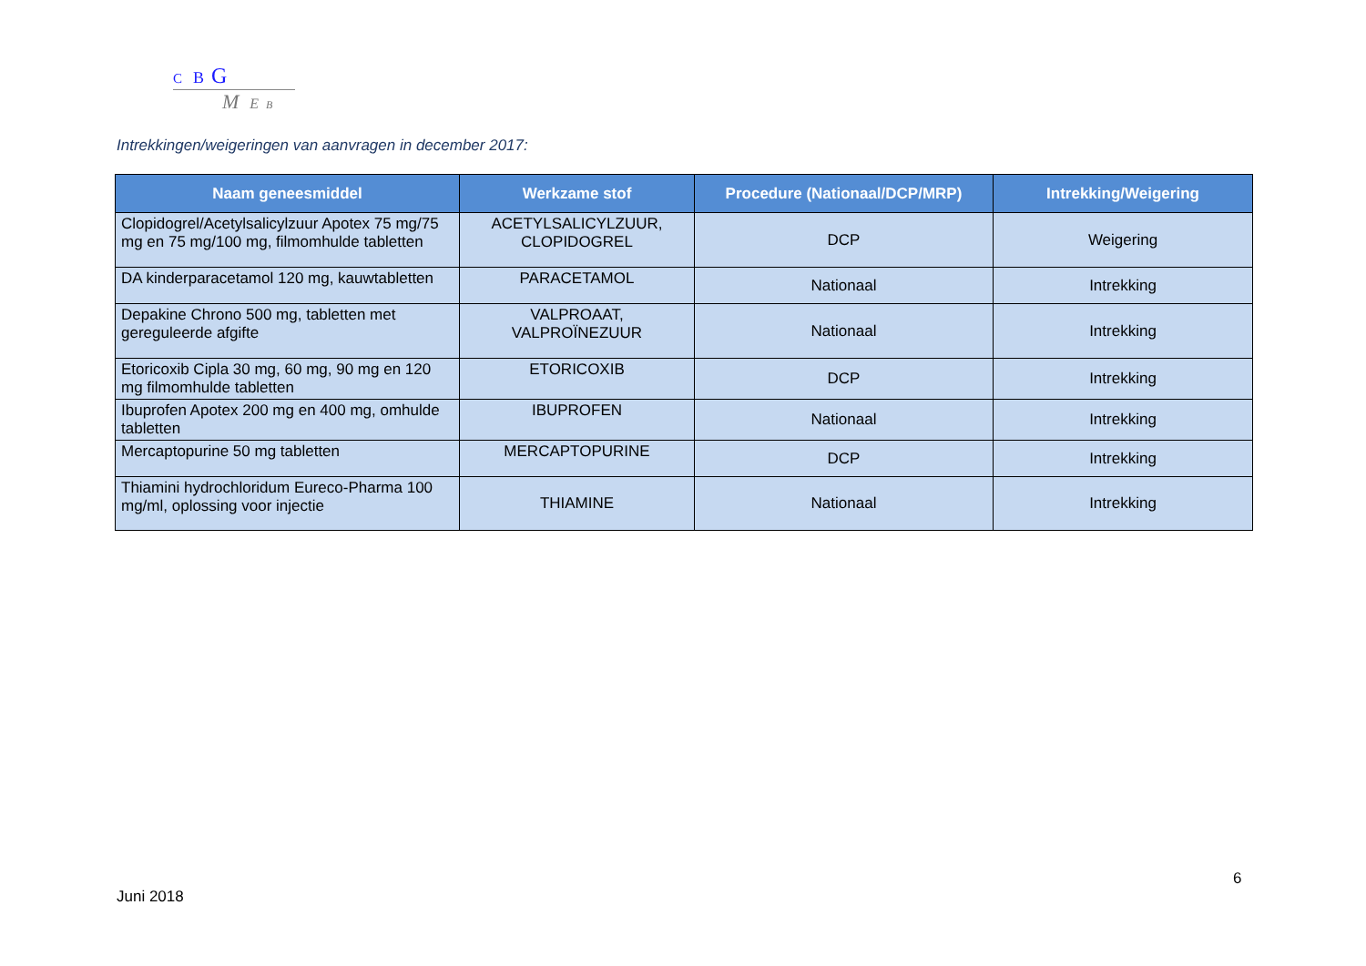C B G
M E B
Intrekkingen/weigeringen van aanvragen in december 2017:
| Naam geneesmiddel | Werkzame stof | Procedure (Nationaal/DCP/MRP) | Intrekking/Weigering |
| --- | --- | --- | --- |
| Clopidogrel/Acetylsalicylzuur Apotex 75 mg/75 mg en 75 mg/100 mg, filmomhulde tabletten | ACETYLSALICYLZUUR, CLOPIDOGREL | DCP | Weigering |
| DA kinderparacetamol 120 mg, kauwtabletten | PARACETAMOL | Nationaal | Intrekking |
| Depakine Chrono 500 mg, tabletten met gereguleerde afgifte | VALPROAAT, VALPROÏNEZUUR | Nationaal | Intrekking |
| Etoricoxib Cipla 30 mg, 60 mg, 90 mg en 120 mg filmomhulde tabletten | ETORICOXIB | DCP | Intrekking |
| Ibuprofen Apotex 200 mg en 400 mg, omhulde tabletten | IBUPROFEN | Nationaal | Intrekking |
| Mercaptopurine 50 mg tabletten | MERCAPTOPURINE | DCP | Intrekking |
| Thiamini hydrochloridum Eureco-Pharma 100 mg/ml, oplossing voor injectie | THIAMINE | Nationaal | Intrekking |
6
Juni 2018